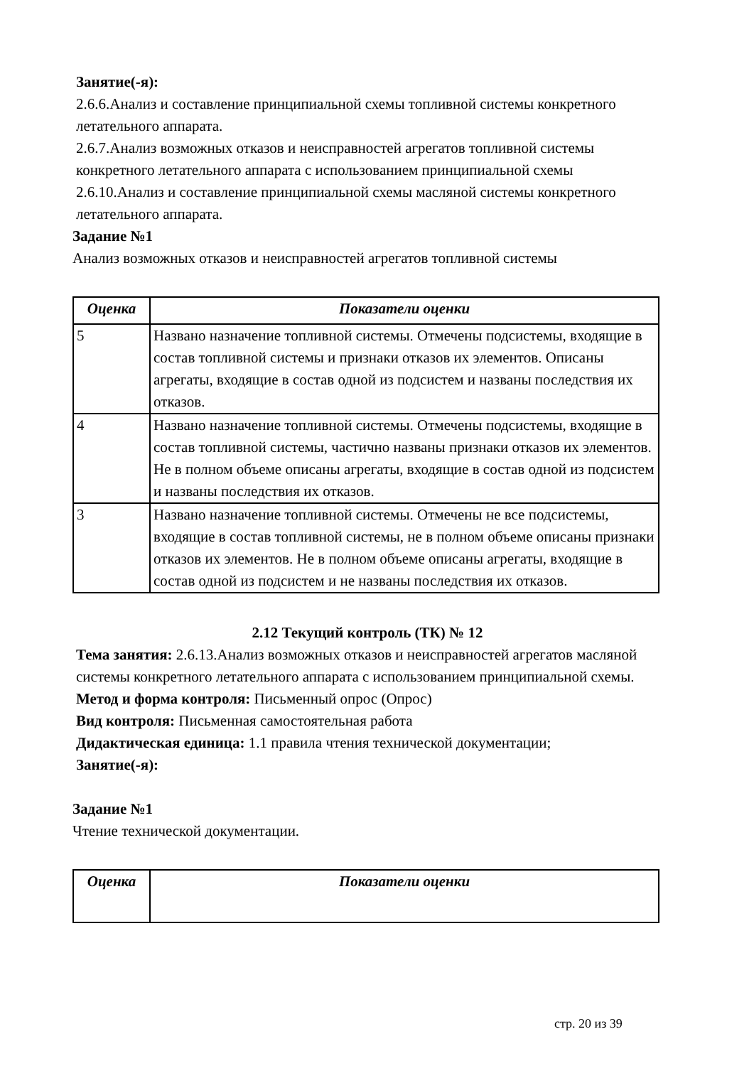Занятие(-я):
2.6.6.Анализ и составление принципиальной схемы топливной системы конкретного летательного аппарата.
2.6.7.Анализ возможных отказов и неисправностей агрегатов топливной системы конкретного летательного аппарата с использованием принципиальной схемы
2.6.10.Анализ и составление принципиальной схемы масляной системы конкретного летательного аппарата.
Задание №1
Анализ возможных отказов и неисправностей агрегатов топливной системы
| Оценка | Показатели оценки |
| --- | --- |
| 5 | Названо назначение топливной системы. Отмечены подсистемы, входящие в состав топливной системы и признаки отказов их элементов. Описаны агрегаты, входящие в состав одной из подсистем и названы последствия их отказов. |
| 4 | Названо назначение топливной системы. Отмечены подсистемы, входящие в состав топливной системы, частично названы признаки отказов их элементов. Не в полном объеме описаны агрегаты, входящие в состав одной из подсистем и названы последствия их отказов. |
| 3 | Названо назначение топливной системы. Отмечены не все подсистемы, входящие в состав топливной системы, не в полном объеме описаны признаки отказов их элементов. Не в полном объеме описаны агрегаты, входящие в состав одной из подсистем и не названы последствия их отказов. |
2.12 Текущий контроль (ТК) № 12
Тема занятия: 2.6.13.Анализ возможных отказов и неисправностей агрегатов масляной системы конкретного летательного аппарата с использованием принципиальной схемы.
Метод и форма контроля: Письменный опрос (Опрос)
Вид контроля: Письменная самостоятельная работа
Дидактическая единица: 1.1 правила чтения технической документации;
Занятие(-я):
Задание №1
Чтение технической документации.
| Оценка | Показатели оценки |
| --- | --- |
стр. 20 из 39